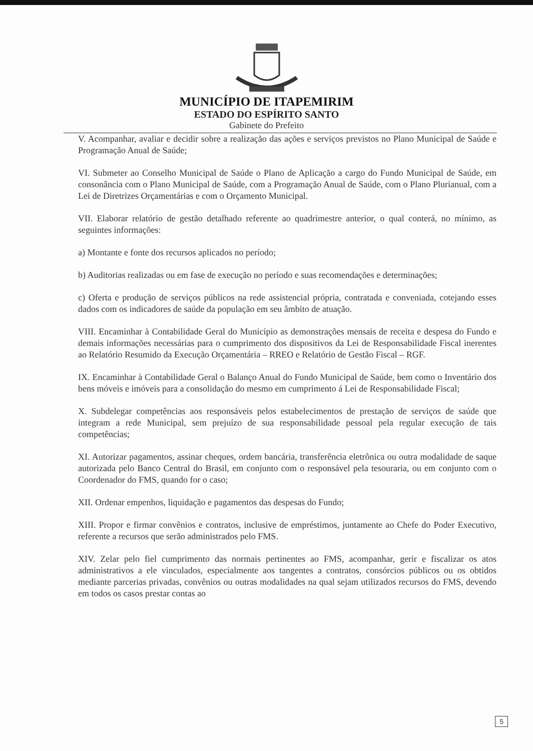MUNICÍPIO DE ITAPEMIRIM
ESTADO DO ESPÍRITO SANTO
Gabinete do Prefeito
V. Acompanhar, avaliar e decidir sobre a realização das ações e serviços previstos no Plano Municipal de Saúde e Programação Anual de Saúde;
VI. Submeter ao Conselho Municipal de Saúde o Plano de Aplicação a cargo do Fundo Municipal de Saúde, em consonância com o Plano Municipal de Saúde, com a Programação Anual de Saúde, com o Plano Plurianual, com a Lei de Diretrizes Orçamentárias e com o Orçamento Municipal.
VII. Elaborar relatório de gestão detalhado referente ao quadrimestre anterior, o qual conterá, no mínimo, as seguintes informações:
a) Montante e fonte dos recursos aplicados no período;
b) Auditorias realizadas ou em fase de execução no período e suas recomendações e determinações;
c) Oferta e produção de serviços públicos na rede assistencial própria, contratada e conveniada, cotejando esses dados com os indicadores de saúde da população em seu âmbito de atuação.
VIII. Encaminhar à Contabilidade Geral do Município as demonstrações mensais de receita e despesa do Fundo e demais informações necessárias para o cumprimento dos dispositivos da Lei de Responsabilidade Fiscal inerentes ao Relatório Resumido da Execução Orçamentária – RREO e Relatório de Gestão Fiscal – RGF.
IX. Encaminhar à Contabilidade Geral o Balanço Anual do Fundo Municipal de Saúde, bem como o Inventário dos bens móveis e imóveis para a consolidação do mesmo em cumprimento á Lei de Responsabilidade Fiscal;
X. Subdelegar competências aos responsáveis pelos estabelecimentos de prestação de serviços de saúde que integram a rede Municipal, sem prejuízo de sua responsabilidade pessoal pela regular execução de tais competências;
XI. Autorizar pagamentos, assinar cheques, ordem bancária, transferência eletrônica ou outra modalidade de saque autorizada pelo Banco Central do Brasil, em conjunto com o responsável pela tesouraria, ou em conjunto com o Coordenador do FMS, quando for o caso;
XII. Ordenar empenhos, liquidação e pagamentos das despesas do Fundo;
XIII. Propor e firmar convênios e contratos, inclusive de empréstimos, juntamente ao Chefe do Poder Executivo, referente a recursos que serão administrados pelo FMS.
XIV. Zelar pelo fiel cumprimento das normais pertinentes ao FMS, acompanhar, gerir e fiscalizar os atos administrativos a ele vinculados, especialmente aos tangentes a contratos, consórcios públicos ou os obtidos mediante parcerias privadas, convênios ou outras modalidades na qual sejam utilizados recursos do FMS, devendo em todos os casos prestar contas ao
5